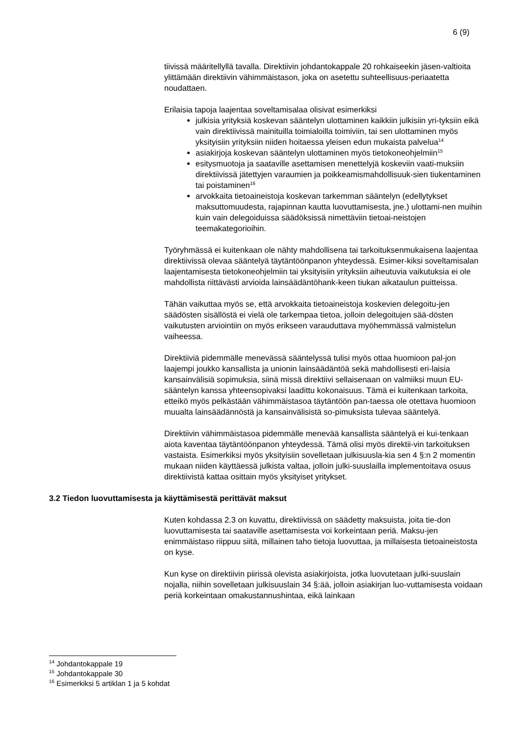6 (9)
tiivissä määritellyllä tavalla. Direktiivin johdantokappale 20 rohkaiseekin jäsen-valtioita ylittämään direktiivin vähimmäistason, joka on asetettu suhteellisuus-periaatetta noudattaen.
Erilaisia tapoja laajentaa soveltamisalaa olisivat esimerkiksi
julkisia yrityksiä koskevan sääntelyn ulottaminen kaikkiin julkisiin yri-tyksiin eikä vain direktiivissä mainituilla toimialoilla toimiviin, tai sen ulottaminen myös yksityisiin yrityksiin niiden hoitaessa yleisen edun mukaista palvelua<sup>14</sup>
asiakirjoja koskevan sääntelyn ulottaminen myös tietokoneohjelmiin<sup>15</sup>
esitysmuotoja ja saataville asettamisen menettelyjä koskeviin vaati-muksiin direktiivissä jätettyjen varaumien ja poikkeamismahdollisuuk-sien tiukentaminen tai poistaminen<sup>16</sup>
arvokkaita tietoaineistoja koskevan tarkemman sääntelyn (edellytykset maksuttomuudesta, rajapinnan kautta luovuttamisesta, jne.) ulottami-nen muihin kuin vain delegoiduissa säädöksissä nimettäviin tietoai-neistojen teemakategorioihin.
Työryhmässä ei kuitenkaan ole nähty mahdollisena tai tarkoituksenmukaisena laajentaa direktiivissä olevaa sääntelyä täytäntöönpanon yhteydessä. Esimer-kiksi soveltamisalan laajentamisesta tietokoneohjelmiin tai yksityisiin yrityksiin aiheutuvia vaikutuksia ei ole mahdollista riittävästi arvioida lainsäädäntöhank-keen tiukan aikataulun puitteissa.
Tähän vaikuttaa myös se, että arvokkaita tietoaineistoja koskevien delegoitu-jen säädösten sisällöstä ei vielä ole tarkempaa tietoa, jolloin delegoitujen sää-dösten vaikutusten arviointiin on myös erikseen varauduttava myöhemmässä valmistelun vaiheessa.
Direktiiviä pidemmälle menevässä sääntelyssä tulisi myös ottaa huomioon pal-jon laajempi joukko kansallista ja unionin lainsäädäntöä sekä mahdollisesti eri-laisia kansainvälisiä sopimuksia, siinä missä direktiivi sellaisenaan on valmiiksi muun EU-sääntelyn kanssa yhteensopivaksi laadittu kokonaisuus. Tämä ei kuitenkaan tarkoita, etteikö myös pelkästään vähimmäistasoa täytäntöön pan-taessa ole otettava huomioon muualta lainsäädännöstä ja kansainvälisistä so-pimuksista tulevaa sääntelyä.
Direktiivin vähimmäistasoa pidemmälle menevää kansallista sääntelyä ei kui-tenkaan aiota kaventaa täytäntöönpanon yhteydessä. Tämä olisi myös direktii-vin tarkoituksen vastaista. Esimerkiksi myös yksityisiin sovelletaan julkisuusla-kia sen 4 §:n 2 momentin mukaan niiden käyttäessä julkista valtaa, jolloin julki-suuslailla implementoitava osuus direktiivistä kattaa osittain myös yksityiset yritykset.
3.2 Tiedon luovuttamisesta ja käyttämisestä perittävät maksut
Kuten kohdassa 2.3 on kuvattu, direktiivissä on säädetty maksuista, joita tie-don luovuttamisesta tai saataville asettamisesta voi korkeintaan periä. Maksu-jen enimmäistaso riippuu siitä, millainen taho tietoja luovuttaa, ja millaisesta tietoaineistosta on kyse.
Kun kyse on direktiivin piirissä olevista asiakirjoista, jotka luovutetaan julki-suuslain nojalla, niihin sovelletaan julkisuuslain 34 §:ää, jolloin asiakirjan luo-vuttamisesta voidaan periä korkeintaan omakustannushintaa, eikä lainkaan
<sup>14</sup> Johdantokappale 19
<sup>15</sup> Johdantokappale 30
<sup>16</sup> Esimerkiksi 5 artiklan 1 ja 5 kohdat